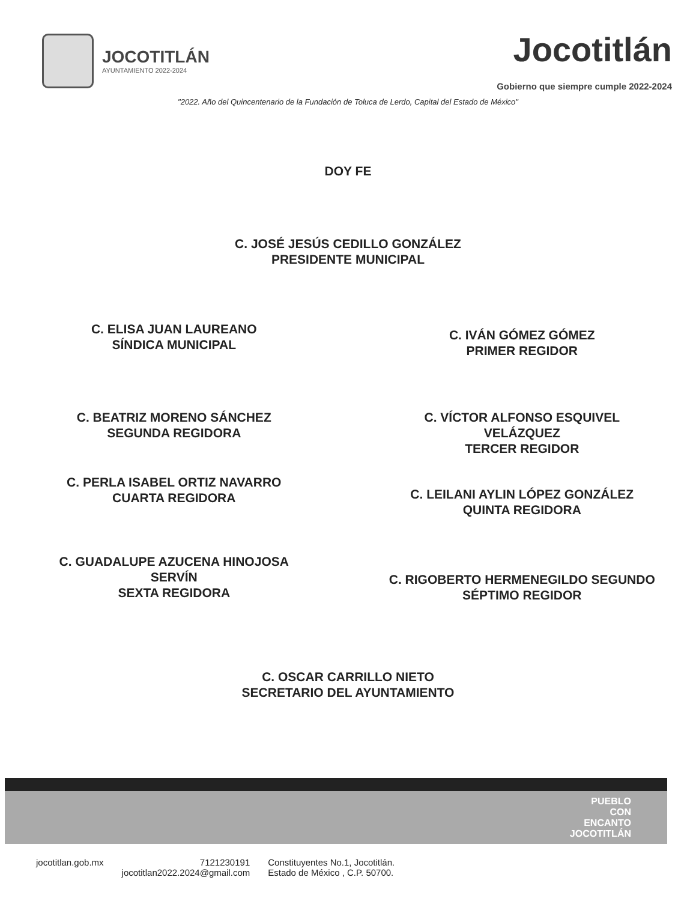JOCOTITLÁN
AYUNTAMIENTO 2022-2024
Jocotitlán
Gobierno que siempre cumple 2022-2024
"2022. Año del Quincentenario de la Fundación de Toluca de Lerdo, Capital del Estado de México"
DOY FE
C. JOSÉ JESÚS CEDILLO GONZÁLEZ
PRESIDENTE MUNICIPAL
C. ELISA JUAN LAUREANO
SÍNDICA MUNICIPAL
C. IVÁN GÓMEZ GÓMEZ
PRIMER REGIDOR
C. BEATRIZ MORENO SÁNCHEZ
SEGUNDA REGIDORA
C. VÍCTOR ALFONSO ESQUIVEL
VELÁZQUEZ
TERCER REGIDOR
C. PERLA ISABEL ORTIZ NAVARRO
CUARTA REGIDORA
C. LEILANI AYLIN LÓPEZ GONZÁLEZ
QUINTA REGIDORA
C. GUADALUPE AZUCENA HINOJOSA
SERVÍN
SEXTA REGIDORA
C. RIGOBERTO HERMENEGILDO SEGUNDO
SÉPTIMO REGIDOR
C. OSCAR CARRILLO NIETO
SECRETARIO DEL AYUNTAMIENTO
PUEBLO
CON
ENCANTO
JOCOTITLÁN
jocotitlan.gob.mx 7121230191
jocotitlan2022.2024@gmail.com
Constituyentes No.1, Jocotitlán.
Estado de México , C.P. 50700.